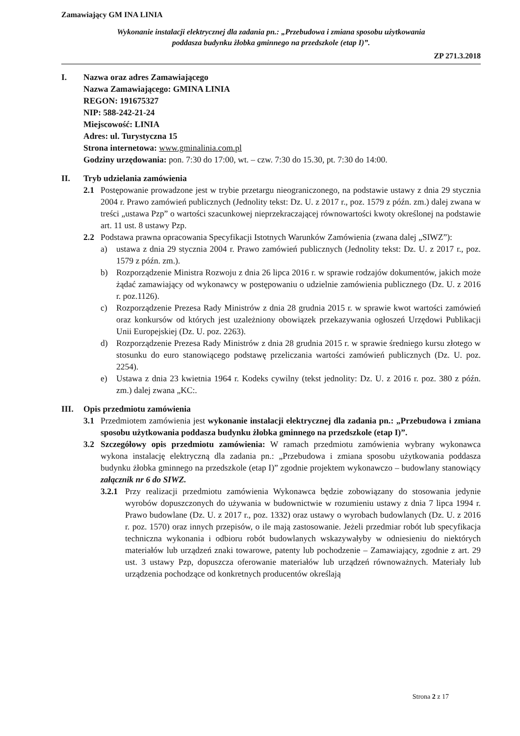Zamawiający GM INA LINIA
Wykonanie instalacji elektrycznej dla zadania pn.: „Przebudowa i zmiana sposobu użytkowania
poddasza budynku żłobka gminnego na przedszkole (etap I)”.
ZP 271.3.2018
I. Nazwa oraz adres Zamawiającego
Nazwa Zamawiającego: GMINA LINIA
REGON: 191675327
NIP: 588-242-21-24
Miejscowość: LINIA
Adres: ul. Turystyczna 15
Strona internetowa: www.gminalinia.com.pl
Godziny urzędowania: pon. 7:30 do 17:00, wt. – czw. 7:30 do 15.30, pt. 7:30 do 14:00.
II. Tryb udzielania zamówienia
2.1 Postępowanie prowadzone jest w trybie przetargu nieograniczonego, na podstawie ustawy z dnia 29 stycznia 2004 r. Prawo zamówień publicznych (Jednolity tekst: Dz. U. z 2017 r., poz. 1579 z późn. zm.) dalej zwana w treści „ustawa Pzp” o wartości szacunkowej nieprzekraczającej równowartości kwoty określonej na podstawie art. 11 ust. 8 ustawy Pzp.
2.2 Podstawa prawna opracowania Specyfikacji Istotnych Warunków Zamówienia (zwana dalej „SIWZ”):
a) ustawa z dnia 29 stycznia 2004 r. Prawo zamówień publicznych (Jednolity tekst: Dz. U. z 2017 r., poz. 1579 z późn. zm.).
b) Rozporządzenie Ministra Rozwoju z dnia 26 lipca 2016 r. w sprawie rodzajów dokumentów, jakich może żądać zamawiający od wykonawcy w postępowaniu o udzielnie zamówienia publicznego (Dz. U. z 2016 r. poz.1126).
c) Rozporządzenie Prezesa Rady Ministrów z dnia 28 grudnia 2015 r. w sprawie kwot wartości zamówień oraz konkursów od których jest uzależniony obowiązek przekazywania ogłoszeń Urzędowi Publikacji Unii Europejskiej (Dz. U. poz. 2263).
d) Rozporządzenie Prezesa Rady Ministrów z dnia 28 grudnia 2015 r. w sprawie średniego kursu złotego w stosunku do euro stanowiącego podstawę przeliczania wartości zamówień publicznych (Dz. U. poz. 2254).
e) Ustawa z dnia 23 kwietnia 1964 r. Kodeks cywilny (tekst jednolity: Dz. U. z 2016 r. poz. 380 z późn. zm.) dalej zwana „KC:.
III. Opis przedmiotu zamówienia
3.1 Przedmiotem zamówienia jest wykonanie instalacji elektrycznej dla zadania pn.: „Przebudowa i zmiana sposobu użytkowania poddasza budynku żłobka gminnego na przedszkole (etap I)”.
3.2 Szczegółowy opis przedmiotu zamówienia: W ramach przedmiotu zamówienia wybrany wykonawca wykona instalację elektryczną dla zadania pn.: „Przebudowa i zmiana sposobu użytkowania poddasza budynku żłobka gminnego na przedszkole (etap I)” zgodnie projektem wykonawczo – budowlany stanowiący załącznik nr 6 do SIWZ.
3.2.1
Przy realizacji przedmiotu zamówienia Wykonawca będzie zobowiązany do stosowania jedynie wyrobów dopuszczonych do używania w budownictwie w rozumieniu ustawy z dnia 7 lipca 1994 r. Prawo budowlane (Dz. U. z 2017 r., poz. 1332) oraz ustawy o wyrobach budowlanych (Dz. U. z 2016 r. poz. 1570) oraz innych przepisów, o ile mają zastosowanie. Jeżeli przedmiar robót lub specyfikacja techniczna wykonania i odbioru robót budowlanych wskazywałyby w odniesieniu do niektórych materiałów lub urządzeń znaki towarowe, patenty lub pochodzenie – Zamawiający, zgodnie z art. 29 ust. 3 ustawy Pzp, dopuszcza oferowanie materiałów lub urządzeń równoważnych. Materiały lub urządzenia pochodzące od konkretnych producentów określają
Strona 2 z 17